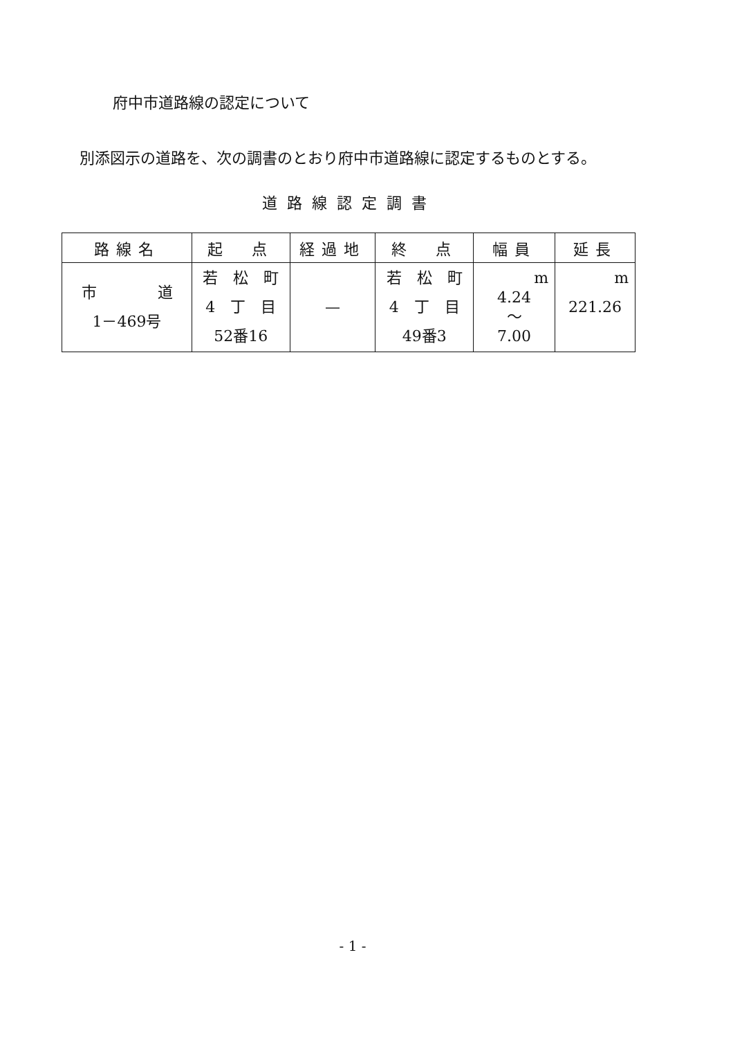府中市道路線の認定について
別添図示の道路を、次の調書のとおり府中市道路線に認定するものとする。
道路線認定調書
| 路線名 | 起 点 | 経過地 | 終 点 | 幅員 | 延長 |
| --- | --- | --- | --- | --- | --- |
| 市 道 1－469号 | 若 松 町 4 丁 目 52番16 | — | 若 松 町 4 丁 目 49番3 | m 4.24 ～ 7.00 | m 221.26 |
- 1 -